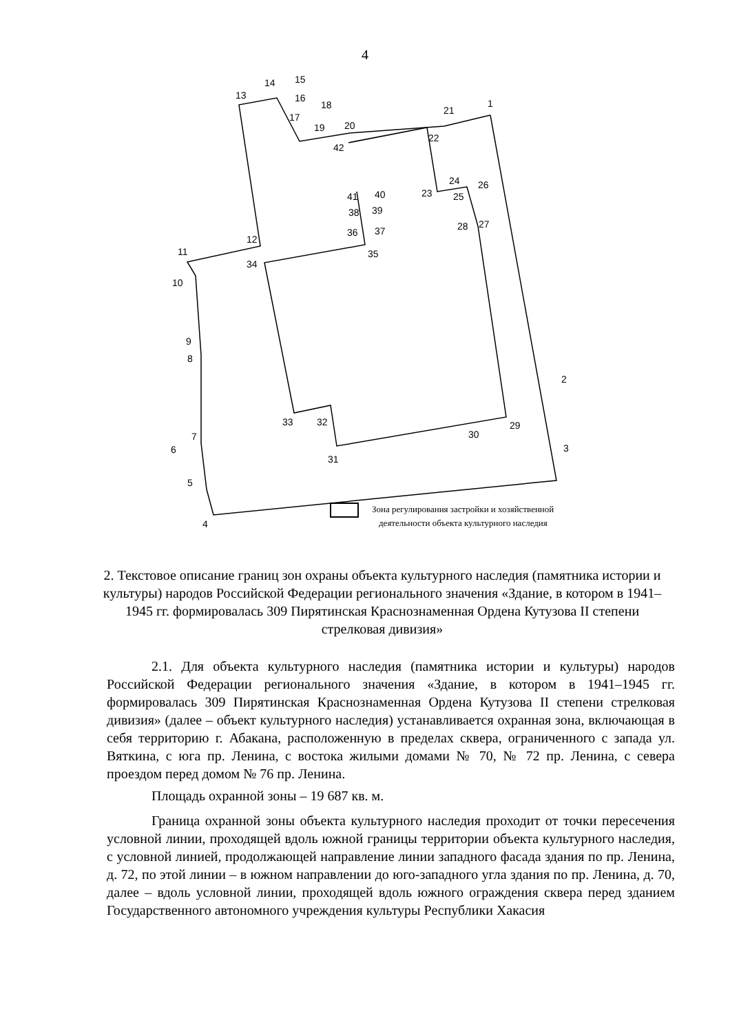4
1
2
3
4
5
6
7
8
9
10
11
12
13
14
15
16
17
18
19
20
21
22
23
24
25
26
27
28
29
30
31
32
33
34
35
36
37
38
39
40
41
42
Зона регулирования застройки и хозяйственной
деятельности объекта культурного наследия
2. Текстовое описание границ зон охраны объекта культурного наследия (памятника истории и культуры) народов Российской Федерации регионального значения «Здание, в котором в 1941–1945 гг. формировалась 309 Пирятинская Краснознаменная Ордена Кутузова II степени стрелковая дивизия»
2.1. Для объекта культурного наследия (памятника истории и культуры) народов Российской Федерации регионального значения «Здание, в котором в 1941–1945 гг. формировалась 309 Пирятинская Краснознаменная Ордена Кутузова II степени стрелковая дивизия» (далее – объект культурного наследия) устанавливается охранная зона, включающая в себя территорию г. Абакана, расположенную в пределах сквера, ограниченного с запада ул. Вяткина, с юга пр. Ленина, с востока жилыми домами № 70, № 72 пр. Ленина, с севера проездом перед домом № 76 пр. Ленина.
Площадь охранной зоны – 19 687 кв. м.
Граница охранной зоны объекта культурного наследия проходит от точки пересечения условной линии, проходящей вдоль южной границы территории объекта культурного наследия, с условной линией, продолжающей направление линии западного фасада здания по пр. Ленина, д. 72, по этой линии – в южном направлении до юго-западного угла здания по пр. Ленина, д. 70, далее – вдоль условной линии, проходящей вдоль южного ограждения сквера перед зданием Государственного автономного учреждения культуры Республики Хакасия